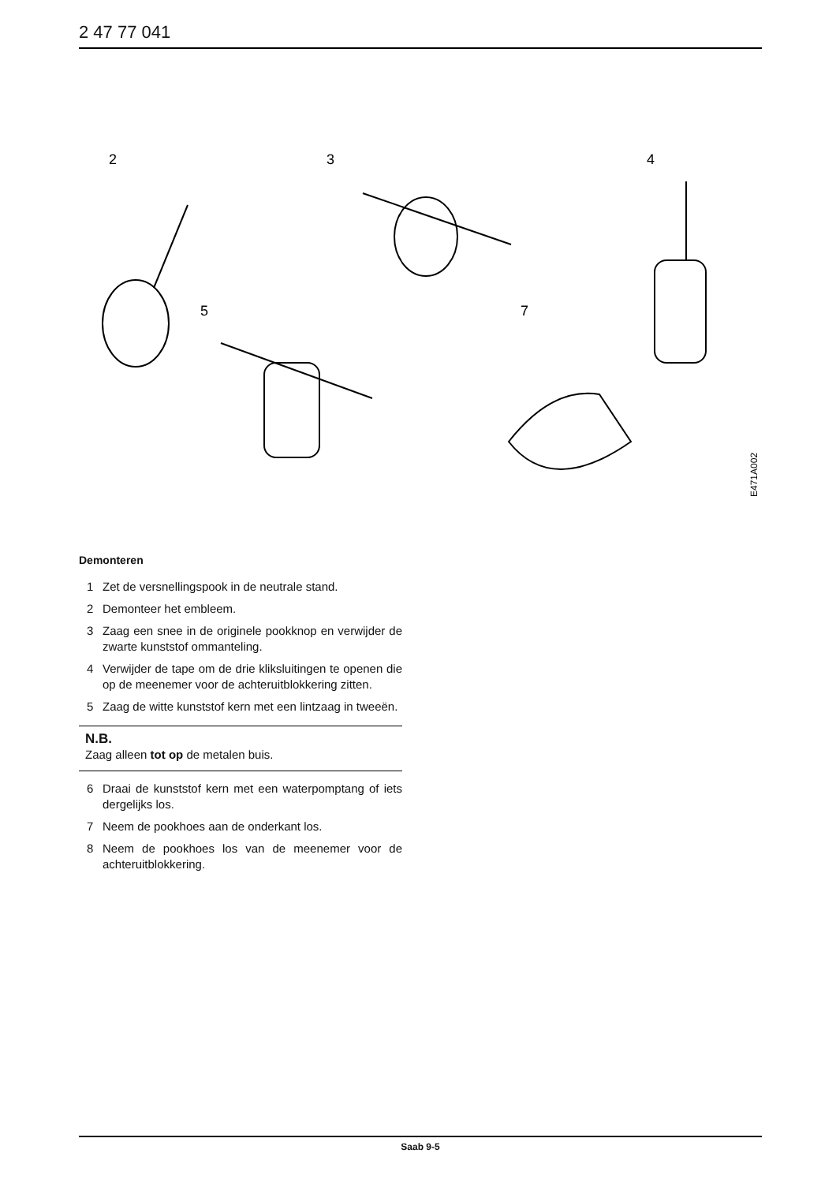2 47 77 041
2
3
4
5
7
E471A002
Demonteren
1 Zet de versnellingspook in de neutrale stand.
2 Demonteer het embleem.
3 Zaag een snee in de originele pookknop en verwijder de zwarte kunststof ommanteling.
4 Verwijder de tape om de drie kliksluitingen te openen die op de meenemer voor de achteruitblokkering zitten.
5 Zaag de witte kunststof kern met een lintzaag in tweeën.
N.B.
Zaag alleen tot op de metalen buis.
6 Draai de kunststof kern met een waterpomptang of iets dergelijks los.
7 Neem de pookhoes aan de onderkant los.
8 Neem de pookhoes los van de meenemer voor de achteruitblokkering.
Saab 9-5